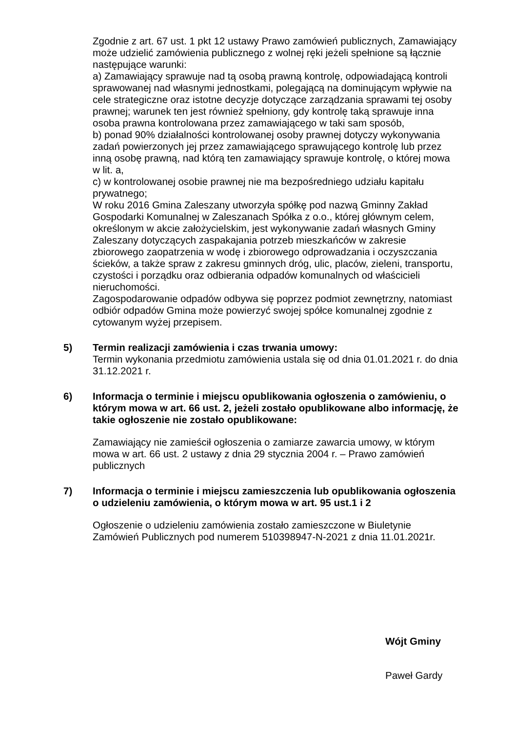Zgodnie z art. 67 ust. 1 pkt 12 ustawy Prawo zamówień publicznych, Zamawiający może udzielić zamówienia publicznego z wolnej ręki jeżeli spełnione są łącznie następujące warunki:
a) Zamawiający sprawuje nad tą osobą prawną kontrolę, odpowiadającą kontroli sprawowanej nad własnymi jednostkami, polegającą na dominującym wpływie na cele strategiczne oraz istotne decyzje dotyczące zarządzania sprawami tej osoby prawnej; warunek ten jest również spełniony, gdy kontrolę taką sprawuje inna osoba prawna kontrolowana przez zamawiającego w taki sam sposób,
b) ponad 90% działalności kontrolowanej osoby prawnej dotyczy wykonywania zadań powierzonych jej przez zamawiającego sprawującego kontrolę lub przez inną osobę prawną, nad którą ten zamawiający sprawuje kontrolę, o której mowa w lit. a,
c) w kontrolowanej osobie prawnej nie ma bezpośredniego udziału kapitału prywatnego;
W roku 2016 Gmina Zaleszany utworzyła spółkę pod nazwą Gminny Zakład Gospodarki Komunalnej w Zaleszanach Spółka z o.o., której głównym celem, określonym w akcie założycielskim, jest wykonywanie zadań własnych Gminy Zaleszany dotyczących zaspakajania potrzeb mieszkańców w zakresie zbiorowego zaopatrzenia w wodę i zbiorowego odprowadzania i oczyszczania ścieków, a także spraw z zakresu gminnych dróg, ulic, placów, zieleni, transportu, czystości i porządku oraz odbierania odpadów komunalnych od właścicieli nieruchomości.
Zagospodarowanie odpadów odbywa się poprzez podmiot zewnętrzny, natomiast odbiór odpadów Gmina może powierzyć swojej spółce komunalnej zgodnie z cytowanym wyżej przepisem.
5) Termin realizacji zamówienia i czas trwania umowy:
Termin wykonania przedmiotu zamówienia ustala się od dnia 01.01.2021 r. do dnia 31.12.2021 r.
6) Informacja o terminie i miejscu opublikowania ogłoszenia o zamówieniu, o którym mowa w art. 66 ust. 2, jeżeli zostało opublikowane albo informację, że takie ogłoszenie nie zostało opublikowane:
Zamawiający nie zamieścił ogłoszenia o zamiarze zawarcia umowy, w którym mowa w art. 66 ust. 2 ustawy z dnia 29 stycznia 2004 r. – Prawo zamówień publicznych
7) Informacja o terminie i miejscu zamieszczenia lub opublikowania ogłoszenia o udzieleniu zamówienia, o którym mowa w art. 95 ust.1 i 2
Ogłoszenie o udzieleniu zamówienia zostało zamieszczone w Biuletynie Zamówień Publicznych pod numerem 510398947-N-2021 z dnia 11.01.2021r.
Wójt Gminy
Paweł Gardy